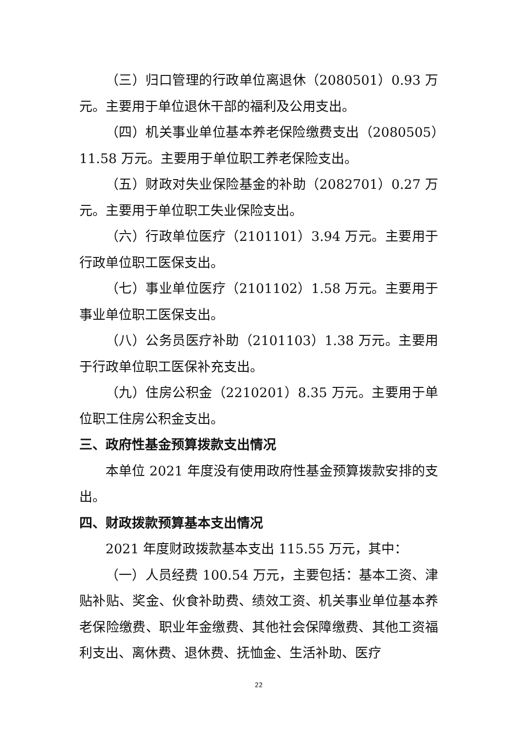（三）归口管理的行政单位离退休（2080501）0.93 万元。主要用于单位退休干部的福利及公用支出。
（四）机关事业单位基本养老保险缴费支出（2080505）11.58 万元。主要用于单位职工养老保险支出。
（五）财政对失业保险基金的补助（2082701）0.27 万元。主要用于单位职工失业保险支出。
（六）行政单位医疗（2101101）3.94 万元。主要用于行政单位职工医保支出。
（七）事业单位医疗（2101102）1.58 万元。主要用于事业单位职工医保支出。
（八）公务员医疗补助（2101103）1.38 万元。主要用于行政单位职工医保补充支出。
（九）住房公积金（2210201）8.35 万元。主要用于单位职工住房公积金支出。
三、政府性基金预算拨款支出情况
本单位 2021 年度没有使用政府性基金预算拨款安排的支出。
四、财政拨款预算基本支出情况
2021 年度财政拨款基本支出 115.55 万元，其中：
（一）人员经费 100.54 万元，主要包括：基本工资、津贴补贴、奖金、伙食补助费、绩效工资、机关事业单位基本养老保险缴费、职业年金缴费、其他社会保障缴费、其他工资福利支出、离休费、退休费、抚恤金、生活补助、医疗
22